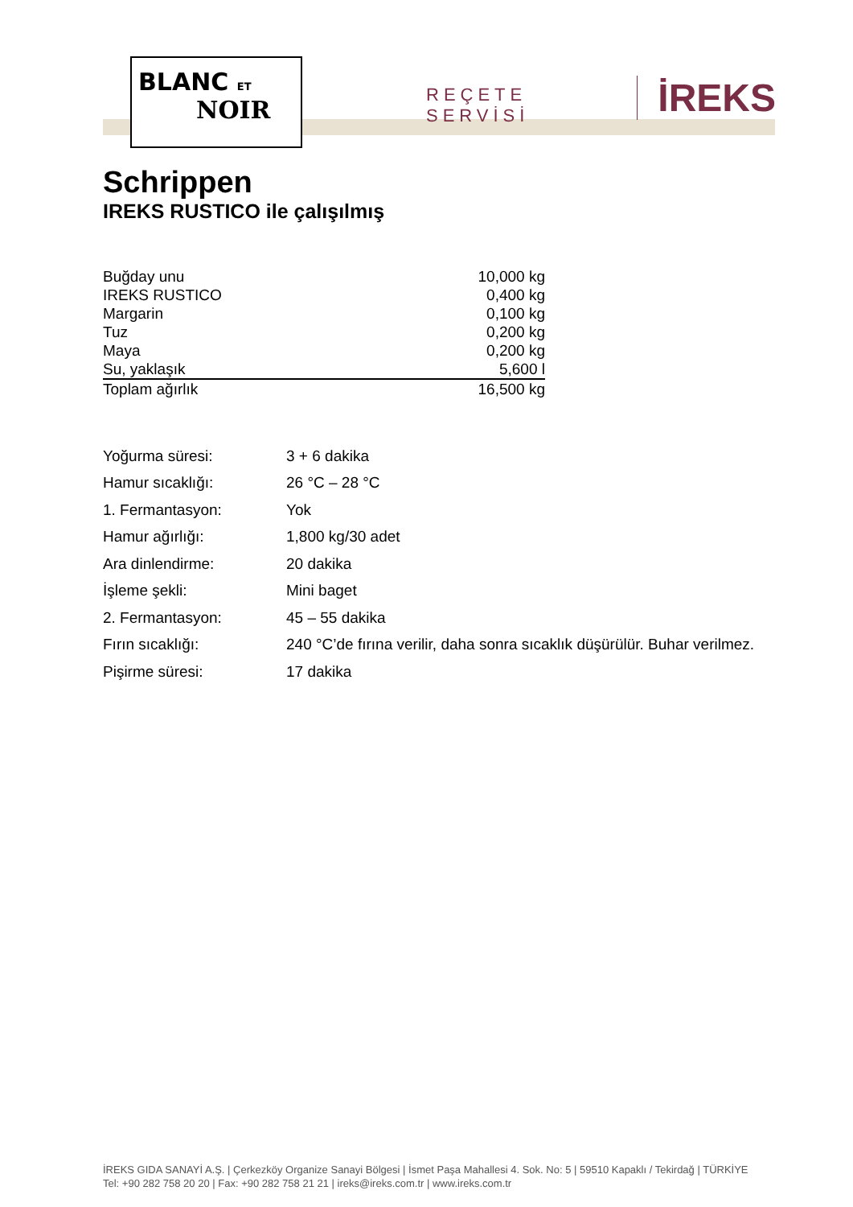BLANC ET
NOIR
REÇETE SERVİSİ İREKS
Schrippen
IREKS RUSTICO ile çalışılmış
| Buğday unu | 10,000 kg |
| IREKS RUSTICO | 0,400 kg |
| Margarin | 0,100 kg |
| Tuz | 0,200 kg |
| Maya | 0,200 kg |
| Su, yaklaşık | 5,600 l |
| Toplam ağırlık | 16,500 kg |
| Yoğurma süresi: | 3 + 6 dakika |
| Hamur sıcaklığı: | 26 °C – 28 °C |
| 1. Fermantasyon: | Yok |
| Hamur ağırlığı: | 1,800 kg/30 adet |
| Ara dinlendirme: | 20 dakika |
| İşleme şekli: | Mini baget |
| 2. Fermantasyon: | 45 – 55 dakika |
| Fırın sıcaklığı: | 240 °C’de fırına verilir, daha sonra sıcaklık düşürülür. Buhar verilmez. |
| Pişirme süresi: | 17 dakika |
İREKS GIDA SANAYİ A.Ş. | Çerkezköy Organize Sanayi Bölgesi | İsmet Paşa Mahallesi 4. Sok. No: 5 | 59510 Kapaklı / Tekirdağ | TÜRKİYE
Tel: +90 282 758 20 20 | Fax: +90 282 758 21 21 | ireks@ireks.com.tr | www.ireks.com.tr